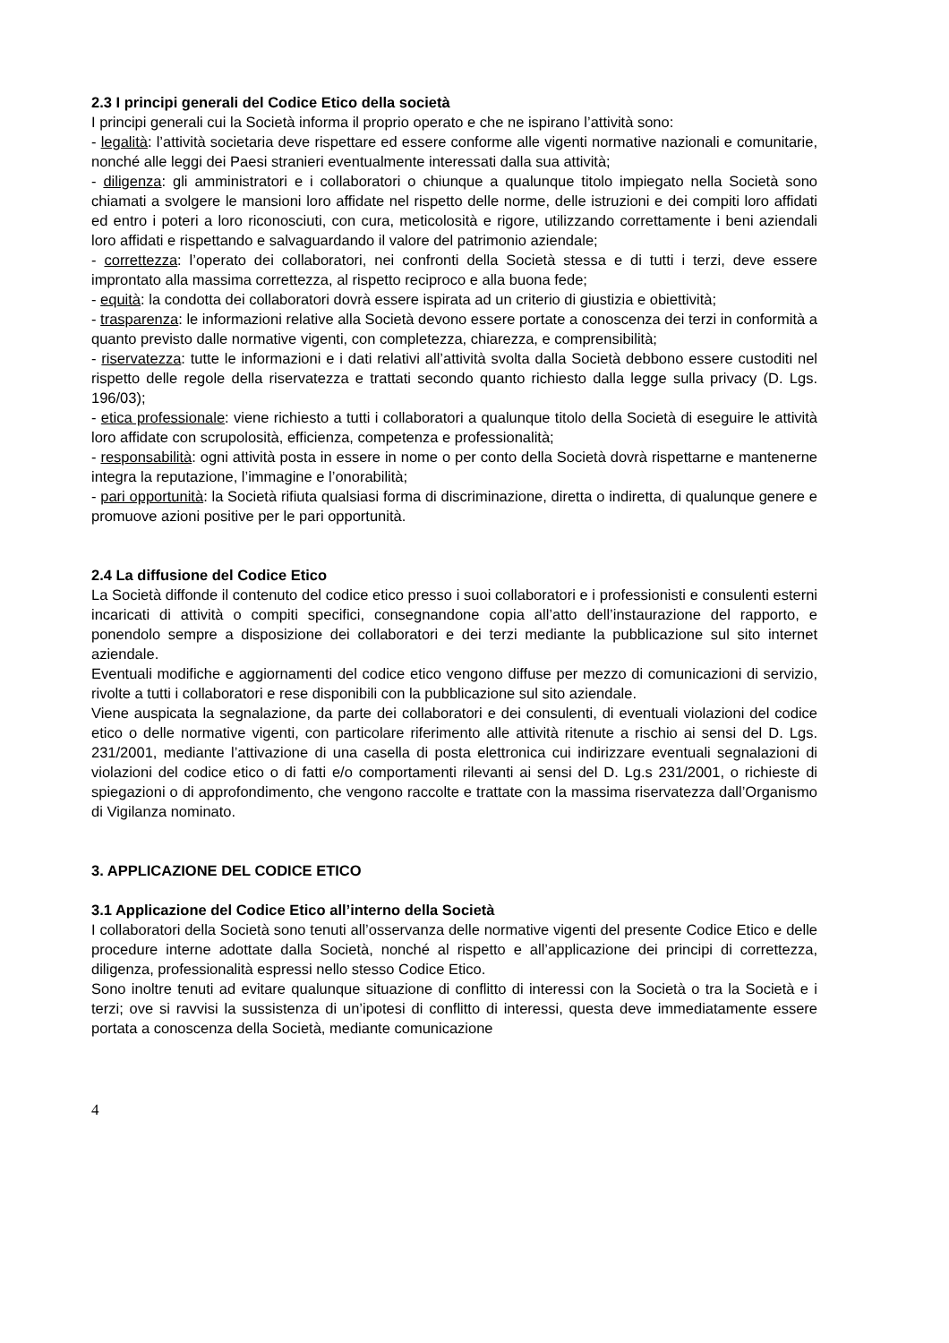2.3 I principi generali del Codice Etico della società
I principi generali cui la Società informa il proprio operato e che ne ispirano l’attività sono:
- legalità: l’attività societaria deve rispettare ed essere conforme alle vigenti normative nazionali e comunitarie, nonché alle leggi dei Paesi stranieri eventualmente interessati dalla sua attività;
- diligenza: gli amministratori e i collaboratori o chiunque a qualunque titolo impiegato nella Società sono chiamati a svolgere le mansioni loro affidate nel rispetto delle norme, delle istruzioni e dei compiti loro affidati ed entro i poteri a loro riconosciuti, con cura, meticolosità e rigore, utilizzando correttamente i beni aziendali loro affidati e rispettando e salvaguardando il valore del patrimonio aziendale;
- correttezza: l’operato dei collaboratori, nei confronti della Società stessa e di tutti i terzi, deve essere improntato alla massima correttezza, al rispetto reciproco e alla buona fede;
- equità: la condotta dei collaboratori dovrà essere ispirata ad un criterio di giustizia e obiettività;
- trasparenza: le informazioni relative alla Società devono essere portate a conoscenza dei terzi in conformità a quanto previsto dalle normative vigenti, con completezza, chiarezza, e comprensibilità;
- riservatezza: tutte le informazioni e i dati relativi all’attività svolta dalla Società debbono essere custoditi nel rispetto delle regole della riservatezza e trattati secondo quanto richiesto dalla legge sulla privacy (D. Lgs. 196/03);
- etica professionale: viene richiesto a tutti i collaboratori a qualunque titolo della Società di eseguire le attività loro affidate con scrupolosità, efficienza, competenza e professionalità;
- responsabilità: ogni attività posta in essere in nome o per conto della Società dovrà rispettarne e mantenerne integra la reputazione, l’immagine e l’onorabilità;
- pari opportunità: la Società rifiuta qualsiasi forma di discriminazione, diretta o indiretta, di qualunque genere e promuove azioni positive per le pari opportunità.
2.4 La diffusione del Codice Etico
La Società diffonde il contenuto del codice etico presso i suoi collaboratori e i professionisti e consulenti esterni incaricati di attività o compiti specifici, consegnandone copia all’atto dell’instaurazione del rapporto, e ponendolo sempre a disposizione dei collaboratori e dei terzi mediante la pubblicazione sul sito internet aziendale.
Eventuali modifiche e aggiornamenti del codice etico vengono diffuse per mezzo di comunicazioni di servizio, rivolte a tutti i collaboratori e rese disponibili con la pubblicazione sul sito aziendale.
Viene auspicata la segnalazione, da parte dei collaboratori e dei consulenti, di eventuali violazioni del codice etico o delle normative vigenti, con particolare riferimento alle attività ritenute a rischio ai sensi del D. Lgs. 231/2001, mediante l’attivazione di una casella di posta elettronica cui indirizzare eventuali segnalazioni di violazioni del codice etico o di fatti e/o comportamenti rilevanti ai sensi del D. Lg.s 231/2001, o richieste di spiegazioni o di approfondimento, che vengono raccolte e trattate con la massima riservatezza dall’Organismo di Vigilanza nominato.
3. APPLICAZIONE DEL CODICE ETICO
3.1 Applicazione del Codice Etico all’interno della Società
I collaboratori della Società sono tenuti all’osservanza delle normative vigenti del presente Codice Etico e delle procedure interne adottate dalla Società, nonché al rispetto e all’applicazione dei principi di correttezza, diligenza, professionalità espressi nello stesso Codice Etico.
Sono inoltre tenuti ad evitare qualunque situazione di conflitto di interessi con la Società o tra la Società e i terzi; ove si ravvisi la sussistenza di un’ipotesi di conflitto di interessi, questa deve immediatamente essere portata a conoscenza della Società, mediante comunicazione
4